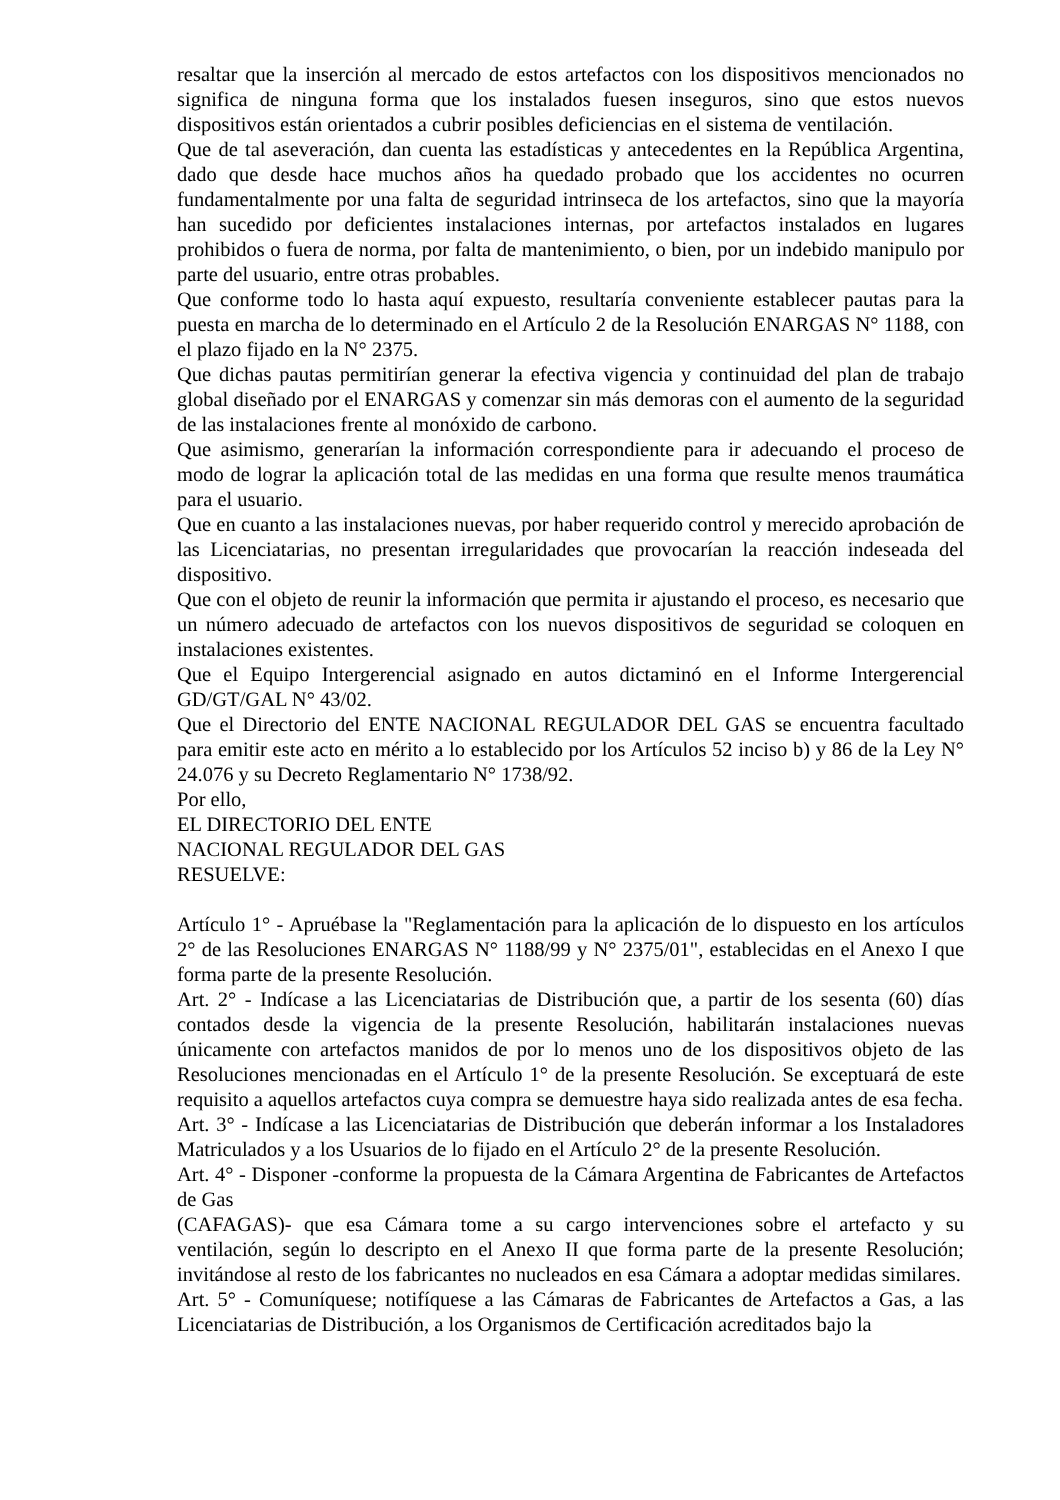resaltar que la inserción al mercado de estos artefactos con los dispositivos mencionados no significa de ninguna forma que los instalados fuesen inseguros, sino que estos nuevos dispositivos están orientados a cubrir posibles deficiencias en el sistema de ventilación.
Que de tal aseveración, dan cuenta las estadísticas y antecedentes en la República Argentina, dado que desde hace muchos años ha quedado probado que los accidentes no ocurren fundamentalmente por una falta de seguridad intrinseca de los artefactos, sino que la mayoría han sucedido por deficientes instalaciones internas, por artefactos instalados en lugares prohibidos o fuera de norma, por falta de mantenimiento, o bien, por un indebido manipulo por parte del usuario, entre otras probables.
Que conforme todo lo hasta aquí expuesto, resultaría conveniente establecer pautas para la puesta en marcha de lo determinado en el Artículo 2 de la Resolución ENARGAS N° 1188, con el plazo fijado en la N° 2375.
Que dichas pautas permitirían generar la efectiva vigencia y continuidad del plan de trabajo global diseñado por el ENARGAS y comenzar sin más demoras con el aumento de la seguridad de las instalaciones frente al monóxido de carbono.
Que asimismo, generarían la información correspondiente para ir adecuando el proceso de modo de lograr la aplicación total de las medidas en una forma que resulte menos traumática para el usuario.
Que en cuanto a las instalaciones nuevas, por haber requerido control y merecido aprobación de las Licenciatarias, no presentan irregularidades que provocarían la reacción indeseada del dispositivo.
Que con el objeto de reunir la información que permita ir ajustando el proceso, es necesario que un número adecuado de artefactos con los nuevos dispositivos de seguridad se coloquen en instalaciones existentes.
Que el Equipo Intergerencial asignado en autos dictaminó en el Informe Intergerencial GD/GT/GAL N° 43/02.
Que el Directorio del ENTE NACIONAL REGULADOR DEL GAS se encuentra facultado para emitir este acto en mérito a lo establecido por los Artículos 52 inciso b) y 86 de la Ley N° 24.076 y su Decreto Reglamentario N° 1738/92.
Por ello,
EL DIRECTORIO DEL ENTE
NACIONAL REGULADOR DEL GAS
RESUELVE:
Artículo 1° - Apruébase la "Reglamentación para la aplicación de lo dispuesto en los artículos 2° de las Resoluciones ENARGAS N° 1188/99 y N° 2375/01", establecidas en el Anexo I que forma parte de la presente Resolución.
Art. 2° - Indícase a las Licenciatarias de Distribución que, a partir de los sesenta (60) días contados desde la vigencia de la presente Resolución, habilitarán instalaciones nuevas únicamente con artefactos manidos de por lo menos uno de los dispositivos objeto de las Resoluciones mencionadas en el Artículo 1° de la presente Resolución. Se exceptuará de este requisito a aquellos artefactos cuya compra se demuestre haya sido realizada antes de esa fecha.
Art. 3° - Indícase a las Licenciatarias de Distribución que deberán informar a los Instaladores Matriculados y a los Usuarios de lo fijado en el Artículo 2° de la presente Resolución.
Art. 4° - Disponer -conforme la propuesta de la Cámara Argentina de Fabricantes de Artefactos de Gas
(CAFAGAS)- que esa Cámara tome a su cargo intervenciones sobre el artefacto y su ventilación, según lo descripto en el Anexo II que forma parte de la presente Resolución; invitándose al resto de los fabricantes no nucleados en esa Cámara a adoptar medidas similares.
Art. 5° - Comuníquese; notifíquese a las Cámaras de Fabricantes de Artefactos a Gas, a las Licenciatarias de Distribución, a los Organismos de Certificación acreditados bajo la